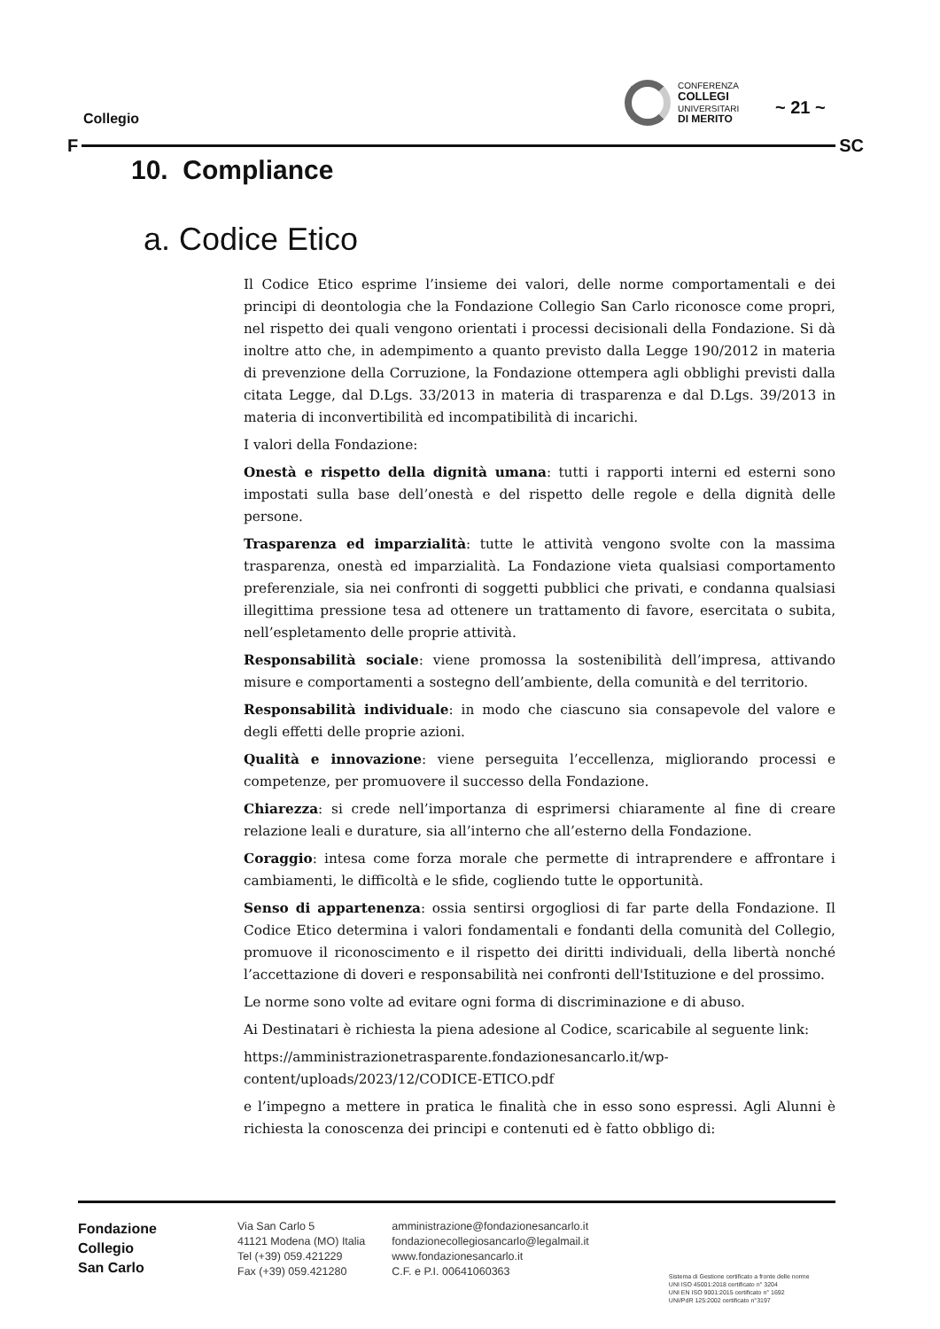Collegio
CONFERENZA
COLLEGI
UNIVERSITARI
DI MERITO
~ 21 ~
F SC
10. Compliance
a. Codice Etico
Il Codice Etico esprime l’insieme dei valori, delle norme comportamentali e dei principi di deontologia che la Fondazione Collegio San Carlo riconosce come propri, nel rispetto dei quali vengono orientati i processi decisionali della Fondazione. Si dà inoltre atto che, in adempimento a quanto previsto dalla Legge 190/2012 in materia di prevenzione della Corruzione, la Fondazione ottempera agli obblighi previsti dalla citata Legge, dal D.Lgs. 33/2013 in materia di trasparenza e dal D.Lgs. 39/2013 in materia di inconvertibilità ed incompatibilità di incarichi.
I valori della Fondazione:
Onestà e rispetto della dignità umana: tutti i rapporti interni ed esterni sono impostati sulla base dell’onestà e del rispetto delle regole e della dignità delle persone.
Trasparenza ed imparzialità: tutte le attività vengono svolte con la massima trasparenza, onestà ed imparzialità. La Fondazione vieta qualsiasi comportamento preferenziale, sia nei confronti di soggetti pubblici che privati, e condanna qualsiasi illegittima pressione tesa ad ottenere un trattamento di favore, esercitata o subita, nell’espletamento delle proprie attività.
Responsabilità sociale: viene promossa la sostenibilità dell’impresa, attivando misure e comportamenti a sostegno dell’ambiente, della comunità e del territorio.
Responsabilità individuale: in modo che ciascuno sia consapevole del valore e degli effetti delle proprie azioni.
Qualità e innovazione: viene perseguita l’eccellenza, migliorando processi e competenze, per promuovere il successo della Fondazione.
Chiarezza: si crede nell’importanza di esprimersi chiaramente al fine di creare relazione leali e durature, sia all’interno che all’esterno della Fondazione.
Coraggio: intesa come forza morale che permette di intraprendere e affrontare i cambiamenti, le difficoltà e le sfide, cogliendo tutte le opportunità.
Senso di appartenenza: ossia sentirsi orgogliosi di far parte della Fondazione. Il Codice Etico determina i valori fondamentali e fondanti della comunità del Collegio, promuove il riconoscimento e il rispetto dei diritti individuali, della libertà nonché l’accettazione di doveri e responsabilità nei confronti dell'Istituzione e del prossimo.
Le norme sono volte ad evitare ogni forma di discriminazione e di abuso.
Ai Destinatari è richiesta la piena adesione al Codice, scaricabile al seguente link:
https://amministrazionetrasparente.fondazionesancarlo.it/wp-content/uploads/2023/12/CODICE-ETICO.pdf
e l’impegno a mettere in pratica le finalità che in esso sono espressi. Agli Alunni è richiesta la conoscenza dei principi e contenuti ed è fatto obbligo di:
Fondazione
Collegio
San Carlo
Via San Carlo 5
41121 Modena (MO) Italia
Tel (+39) 059.421229
Fax (+39) 059.421280
amministrazione@fondazionesancarlo.it
fondazionecollegiosancarlo@legalmail.it
www.fondazionesancarlo.it
C.F. e P.I. 00641060363
Sistema di Gestione certificato a fronte delle norme
UNI ISO 45001:2018 certificato n° 3204
UNI EN ISO 9001:2015 certificato n° 1692
UNI/PdR 125:2002 certificato n°3197